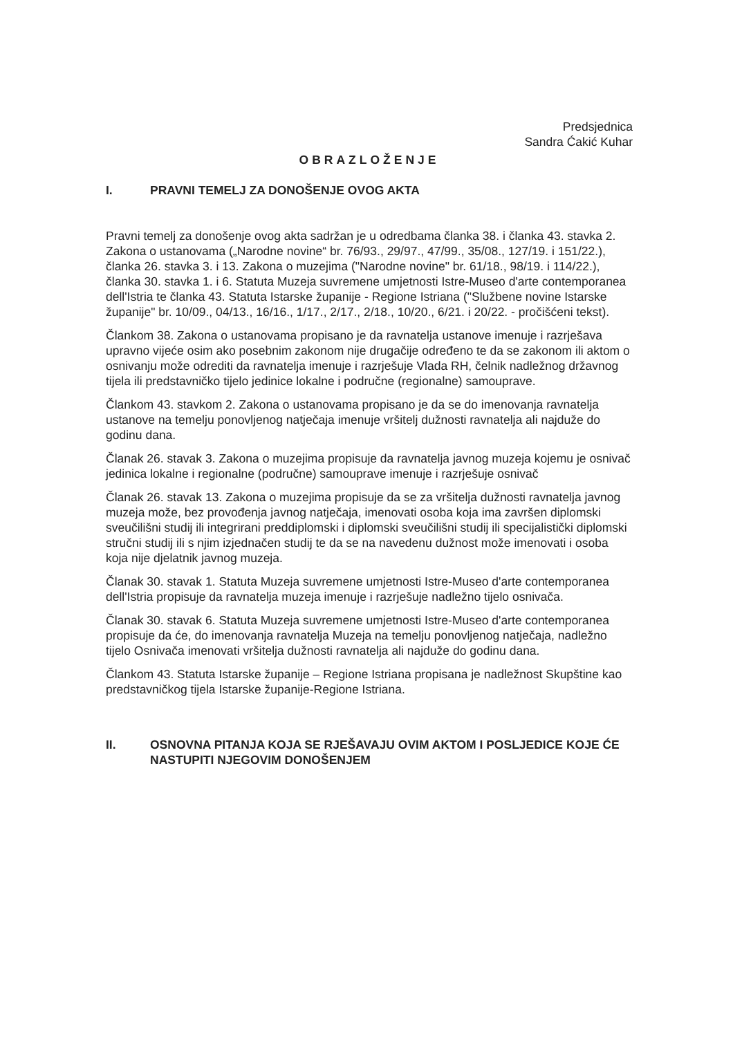Predsjednica
Sandra Ćakić Kuhar
OBRAZLOŽENJE
I. PRAVNI TEMELJ ZA DONOŠENJE OVOG AKTA
Pravni temelj za donošenje ovog akta sadržan je u odredbama članka 38. i članka 43. stavka 2. Zakona o ustanovama („Narodne novine“ br. 76/93., 29/97., 47/99., 35/08., 127/19. i 151/22.), članka 26. stavka 3. i 13. Zakona o muzejima ("Narodne novine" br. 61/18., 98/19. i 114/22.), članka 30. stavka 1. i 6. Statuta Muzeja suvremene umjetnosti Istre-Museo d'arte contemporanea dell'Istria te članka 43. Statuta Istarske županije - Regione Istriana ("Službene novine Istarske županije" br. 10/09., 04/13., 16/16., 1/17., 2/17., 2/18., 10/20., 6/21. i 20/22. - pročišćeni tekst).
Člankom 38. Zakona o ustanovama propisano je da ravnatelja ustanove imenuje i razrješava upravno vijeće osim ako posebnim zakonom nije drugačije određeno te da se zakonom ili aktom o osnivanju može odrediti da ravnatelja imenuje i razrješuje Vlada RH, čelnik nadležnog državnog tijela ili predstavničko tijelo jedinice lokalne i područne (regionalne) samouprave.
Člankom 43. stavkom 2. Zakona o ustanovama propisano je da se do imenovanja ravnatelja ustanove na temelju ponovljenog natječaja imenuje vršitelj dužnosti ravnatelja ali najduže do godinu dana.
Članak 26. stavak 3. Zakona o muzejima propisuje da ravnatelja javnog muzeja kojemu je osnivač jedinica lokalne i regionalne (područne) samouprave imenuje i razrješuje osnivač
Članak 26. stavak 13. Zakona o muzejima propisuje da se za vršitelja dužnosti ravnatelja javnog muzeja može, bez provođenja javnog natječaja, imenovati osoba koja ima završen diplomski sveučilišni studij ili integrirani preddiplomski i diplomski sveučilišni studij ili specijalistički diplomski stručni studij ili s njim izjednačen studij te da se na navedenu dužnost može imenovati i osoba koja nije djelatnik javnog muzeja.
Članak 30. stavak 1. Statuta Muzeja suvremene umjetnosti Istre-Museo d'arte contemporanea dell'Istria propisuje da ravnatelja muzeja imenuje i razrješuje nadležno tijelo osnivača.
Članak 30. stavak 6. Statuta Muzeja suvremene umjetnosti Istre-Museo d'arte contemporanea propisuje da će, do imenovanja ravnatelja Muzeja na temelju ponovljenog natječaja, nadležno tijelo Osnivača imenovati vršitelja dužnosti ravnatelja ali najduže do godinu dana.
Člankom 43. Statuta Istarske županije – Regione Istriana propisana je nadležnost Skupštine kao predstavničkog tijela Istarske županije-Regione Istriana.
II. OSNOVNA PITANJA KOJA SE RJEŠAVAJU OVIM AKTOM I POSLJEDICE KOJE ĆE NASTUPITI NJEGOVIM DONOŠENJEM